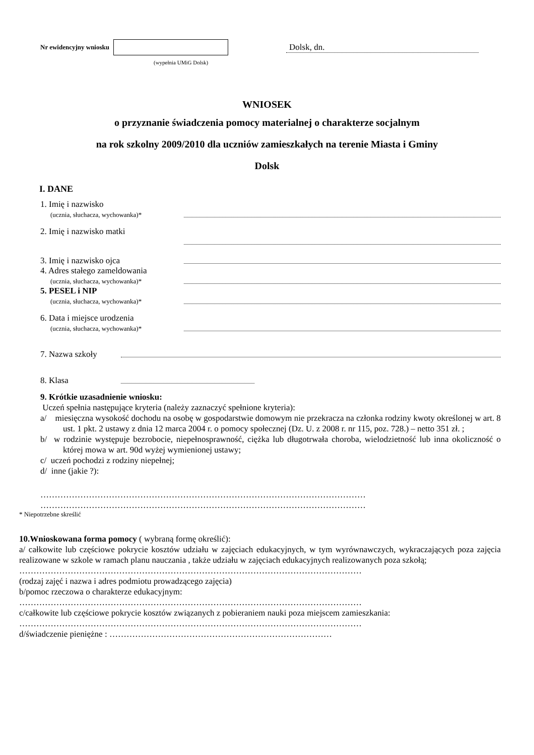Nr ewidencyjny wniosku
Dolsk, dn.
(wypełnia UMiG Dolsk)
WNIOSEK
o przyznanie świadczenia pomocy materialnej o charakterze socjalnym
na rok szkolny 2009/2010 dla uczniów zamieszkałych na terenie Miasta i Gminy
Dolsk
I. DANE
1. Imię i nazwisko
(ucznia, słuchacza, wychowanka)*
2. Imię i nazwisko matki
3. Imię i nazwisko ojca
4. Adres stałego zameldowania
(ucznia, słuchacza, wychowanka)*
5. PESEL i NIP
(ucznia, słuchacza, wychowanka)*
6. Data i miejsce urodzenia
(ucznia, słuchacza, wychowanka)*
7. Nazwa szkoły
8. Klasa
9. Krótkie uzasadnienie wniosku:
Uczeń spełnia następujące kryteria (należy zaznaczyć spełnione kryteria):
a/ miesięczna wysokość dochodu na osobę w gospodarstwie domowym nie przekracza na członka rodziny kwoty określonej w art. 8 ust. 1 pkt. 2 ustawy z dnia 12 marca 2004 r. o pomocy społecznej (Dz. U. z 2008 r. nr 115, poz. 728.) – netto 351 zł. ;
b/ w rodzinie występuje bezrobocie, niepełnosprawność, ciężka lub długotrwała choroba, wielodzietność lub inna okoliczność o której mowa w art. 90d wyżej wymienionej ustawy;
c/ uczeń pochodzi z rodziny niepełnej;
d/ inne (jakie ?):
……………………………………………………………………………………………………
……………………………………………………………………………………………………
* Niepotrzebne skreślić
10.Wnioskowana forma pomocy ( wybraną formę określić):
a/ całkowite lub częściowe pokrycie kosztów udziału w zajęciach edukacyjnych, w tym wyrównawczych, wykraczających poza zajęcia realizowane w szkole w ramach planu nauczania , także udziału w zajęciach edukacyjnych realizowanych poza szkołą;
…………………………………………………………………………………………………………
(rodzaj zajęć i nazwa i adres podmiotu prowadzącego zajęcia)
b/pomoc rzeczowa o charakterze edukacyjnym:
…………………………………………………………………………………………………………
c/całkowite lub częściowe pokrycie kosztów związanych z pobieraniem nauki poza miejscem zamieszkania:
…………………………………………………………………………………………………………
d/świadczenie pieniężne : ……………………………………………………………………